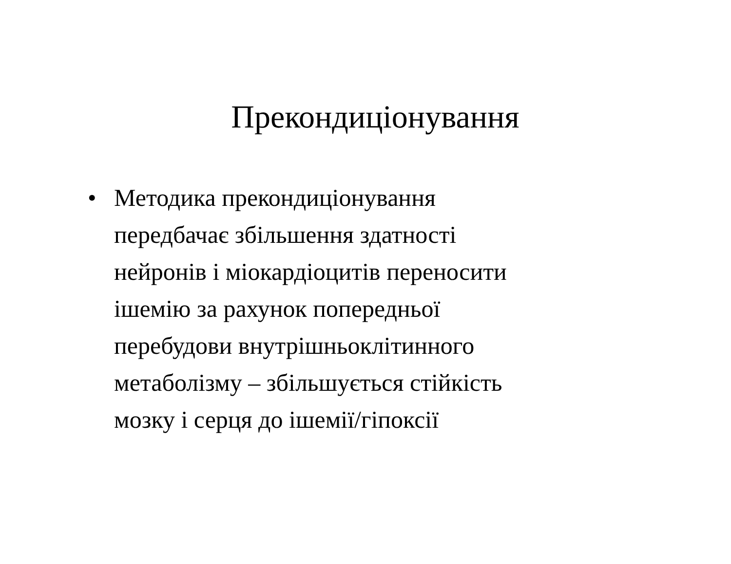Прекондиціонування
• Методика прекондиціонування
передбачає збільшення здатності
нейронів і міокардіоцитів переносити
ішемію за рахунок попередньої
перебудови внутрішньоклітинного
метаболізму – збільшується стійкість
мозку і серця до ішемії/гіпоксії